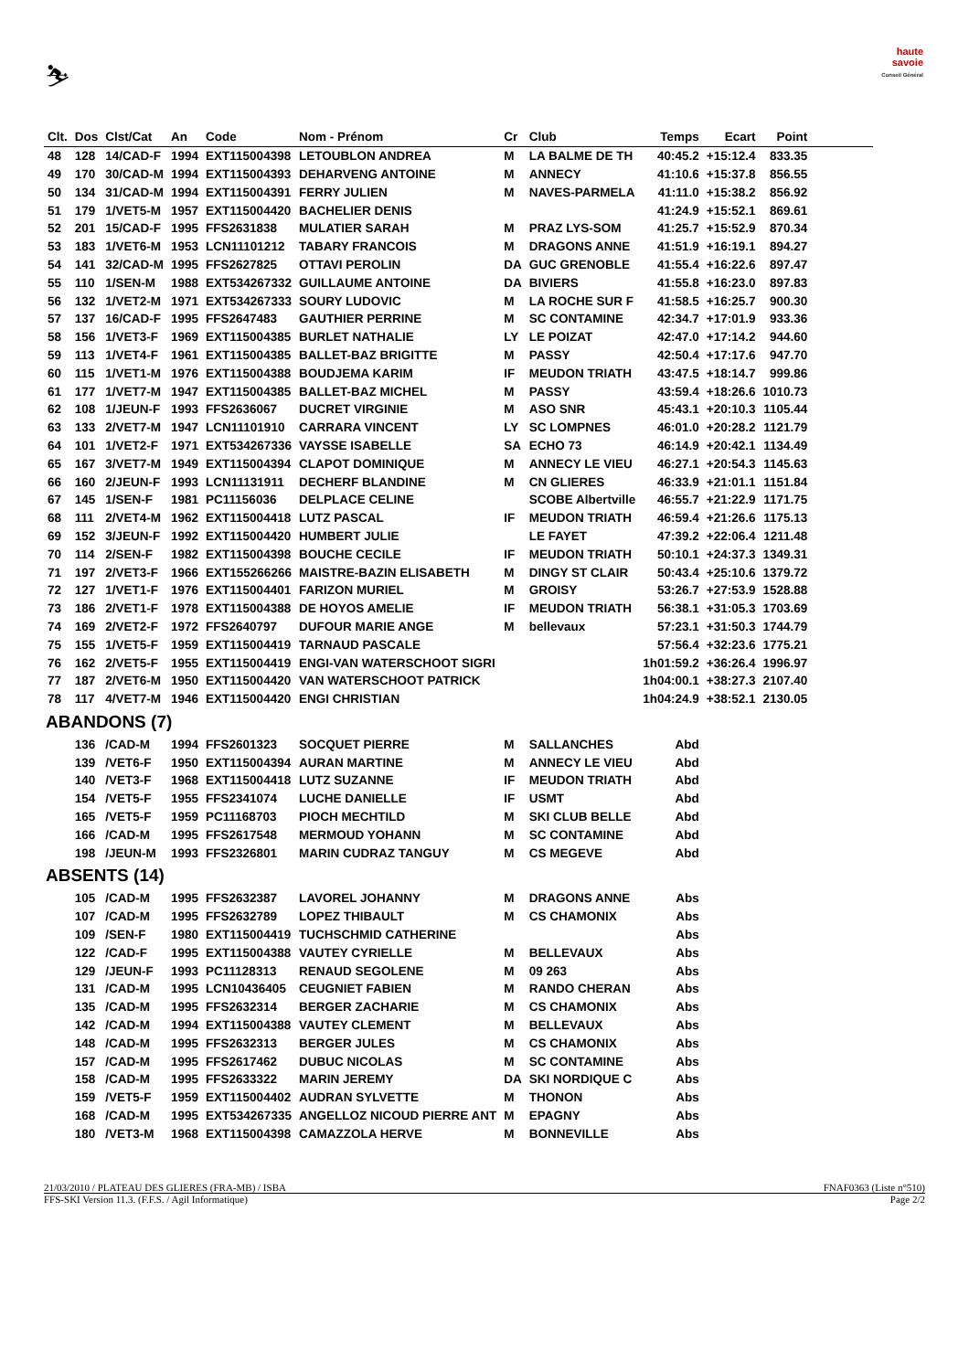⛷
haute savoie
Conseil Général
| Clt. | Dos | Clst/Cat | An | Code | Nom - Prénom | Cr | Club | Temps | Ecart | Point | |
| --- | --- | --- | --- | --- | --- | --- | --- | --- | --- | --- | --- |
| 48 | 128 | 14/CAD-F | 1994 | EXT115004398 | LETOUBLON ANDREA | M | LA BALME DE TH | 40:45.2 | +15:12.4 | 833.35 | |
| 49 | 170 | 30/CAD-M | 1994 | EXT115004393 | DEHARVENG ANTOINE | M | ANNECY | 41:10.6 | +15:37.8 | 856.55 | |
| 50 | 134 | 31/CAD-M | 1994 | EXT115004391 | FERRY JULIEN | M | NAVES-PARMELA | 41:11.0 | +15:38.2 | 856.92 | |
| 51 | 179 | 1/VET5-M | 1957 | EXT115004420 | BACHELIER DENIS | | | 41:24.9 | +15:52.1 | 869.61 | |
| 52 | 201 | 15/CAD-F | 1995 | FFS2631838 | MULATIER SARAH | M | PRAZ LYS-SOM | 41:25.7 | +15:52.9 | 870.34 | |
| 53 | 183 | 1/VET6-M | 1953 | LCN11101212 | TABARY FRANCOIS | M | DRAGONS ANNE | 41:51.9 | +16:19.1 | 894.27 | |
| 54 | 141 | 32/CAD-M | 1995 | FFS2627825 | OTTAVI PEROLIN | DA | GUC GRENOBLE | 41:55.4 | +16:22.6 | 897.47 | |
| 55 | 110 | 1/SEN-M | 1988 | EXT534267332 | GUILLAUME ANTOINE | DA | BIVIERS | 41:55.8 | +16:23.0 | 897.83 | |
| 56 | 132 | 1/VET2-M | 1971 | EXT534267333 | SOURY LUDOVIC | M | LA ROCHE SUR F | 41:58.5 | +16:25.7 | 900.30 | |
| 57 | 137 | 16/CAD-F | 1995 | FFS2647483 | GAUTHIER PERRINE | M | SC CONTAMINE | 42:34.7 | +17:01.9 | 933.36 | |
| 58 | 156 | 1/VET3-F | 1969 | EXT115004385 | BURLET NATHALIE | LY | LE POIZAT | 42:47.0 | +17:14.2 | 944.60 | |
| 59 | 113 | 1/VET4-F | 1961 | EXT115004385 | BALLET-BAZ BRIGITTE | M | PASSY | 42:50.4 | +17:17.6 | 947.70 | |
| 60 | 115 | 1/VET1-M | 1976 | EXT115004388 | BOUDJEMA KARIM | IF | MEUDON TRIATH | 43:47.5 | +18:14.7 | 999.86 | |
| 61 | 177 | 1/VET7-M | 1947 | EXT115004385 | BALLET-BAZ MICHEL | M | PASSY | 43:59.4 | +18:26.6 | 1010.73 | |
| 62 | 108 | 1/JEUN-F | 1993 | FFS2636067 | DUCRET VIRGINIE | M | ASO SNR | 45:43.1 | +20:10.3 | 1105.44 | |
| 63 | 133 | 2/VET7-M | 1947 | LCN11101910 | CARRARA VINCENT | LY | SC LOMPNES | 46:01.0 | +20:28.2 | 1121.79 | |
| 64 | 101 | 1/VET2-F | 1971 | EXT534267336 | VAYSSE ISABELLE | SA | ECHO 73 | 46:14.9 | +20:42.1 | 1134.49 | |
| 65 | 167 | 3/VET7-M | 1949 | EXT115004394 | CLAPOT DOMINIQUE | M | ANNECY LE VIEU | 46:27.1 | +20:54.3 | 1145.63 | |
| 66 | 160 | 2/JEUN-F | 1993 | LCN11131911 | DECHERF BLANDINE | M | CN GLIERES | 46:33.9 | +21:01.1 | 1151.84 | |
| 67 | 145 | 1/SEN-F | 1981 | PC11156036 | DELPLACE CELINE | | SCOBE Albertville | 46:55.7 | +21:22.9 | 1171.75 | |
| 68 | 111 | 2/VET4-M | 1962 | EXT115004418 | LUTZ PASCAL | IF | MEUDON TRIATH | 46:59.4 | +21:26.6 | 1175.13 | |
| 69 | 152 | 3/JEUN-F | 1992 | EXT115004420 | HUMBERT JULIE | | LE FAYET | 47:39.2 | +22:06.4 | 1211.48 | |
| 70 | 114 | 2/SEN-F | 1982 | EXT115004398 | BOUCHE CECILE | IF | MEUDON TRIATH | 50:10.1 | +24:37.3 | 1349.31 | |
| 71 | 197 | 2/VET3-F | 1966 | EXT155266266 | MAISTRE-BAZIN ELISABETH | M | DINGY ST CLAIR | 50:43.4 | +25:10.6 | 1379.72 | |
| 72 | 127 | 1/VET1-F | 1976 | EXT115004401 | FARIZON MURIEL | M | GROISY | 53:26.7 | +27:53.9 | 1528.88 | |
| 73 | 186 | 2/VET1-F | 1978 | EXT115004388 | DE HOYOS AMELIE | IF | MEUDON TRIATH | 56:38.1 | +31:05.3 | 1703.69 | |
| 74 | 169 | 2/VET2-F | 1972 | FFS2640797 | DUFOUR MARIE ANGE | M | bellevaux | 57:23.1 | +31:50.3 | 1744.79 | |
| 75 | 155 | 1/VET5-F | 1959 | EXT115004419 | TARNAUD PASCALE | | | 57:56.4 | +32:23.6 | 1775.21 | |
| 76 | 162 | 2/VET5-F | 1955 | EXT115004419 | ENGI-VAN WATERSCHOOT SIGRI | | | 1h01:59.2 | +36:26.4 | 1996.97 | |
| 77 | 187 | 2/VET6-M | 1950 | EXT115004420 | VAN WATERSCHOOT PATRICK | | | 1h04:00.1 | +38:27.3 | 2107.40 | |
| 78 | 117 | 4/VET7-M | 1946 | EXT115004420 | ENGI CHRISTIAN | | | 1h04:24.9 | +38:52.1 | 2130.05 | |
| ABANDONS (7) | | | | | | | | | | | |
| | 136 | /CAD-M | 1994 | FFS2601323 | SOCQUET PIERRE | M | SALLANCHES | Abd | | | |
| | 139 | /VET6-F | 1950 | EXT115004394 | AURAN MARTINE | M | ANNECY LE VIEU | Abd | | | |
| | 140 | /VET3-F | 1968 | EXT115004418 | LUTZ SUZANNE | IF | MEUDON TRIATH | Abd | | | |
| | 154 | /VET5-F | 1955 | FFS2341074 | LUCHE DANIELLE | IF | USMT | Abd | | | |
| | 165 | /VET5-F | 1959 | PC11168703 | PIOCH MECHTILD | M | SKI CLUB BELLE | Abd | | | |
| | 166 | /CAD-M | 1995 | FFS2617548 | MERMOUD YOHANN | M | SC CONTAMINE | Abd | | | |
| | 198 | /JEUN-M | 1993 | FFS2326801 | MARIN CUDRAZ TANGUY | M | CS MEGEVE | Abd | | | |
| ABSENTS (14) | | | | | | | | | | | |
| | 105 | /CAD-M | 1995 | FFS2632387 | LAVOREL JOHANNY | M | DRAGONS ANNE | Abs | | | |
| | 107 | /CAD-M | 1995 | FFS2632789 | LOPEZ THIBAULT | M | CS CHAMONIX | Abs | | | |
| | 109 | /SEN-F | 1980 | EXT115004419 | TUCHSCHMID CATHERINE | | | Abs | | | |
| | 122 | /CAD-F | 1995 | EXT115004388 | VAUTEY CYRIELLE | M | BELLEVAUX | Abs | | | |
| | 129 | /JEUN-F | 1993 | PC11128313 | RENAUD SEGOLENE | M | 09 263 | Abs | | | |
| | 131 | /CAD-M | 1995 | LCN10436405 | CEUGNIET FABIEN | M | RANDO CHERAN | Abs | | | |
| | 135 | /CAD-M | 1995 | FFS2632314 | BERGER ZACHARIE | M | CS CHAMONIX | Abs | | | |
| | 142 | /CAD-M | 1994 | EXT115004388 | VAUTEY CLEMENT | M | BELLEVAUX | Abs | | | |
| | 148 | /CAD-M | 1995 | FFS2632313 | BERGER JULES | M | CS CHAMONIX | Abs | | | |
| | 157 | /CAD-M | 1995 | FFS2617462 | DUBUC NICOLAS | M | SC CONTAMINE | Abs | | | |
| | 158 | /CAD-M | 1995 | FFS2633322 | MARIN JEREMY | DA | SKI NORDIQUE C | Abs | | | |
| | 159 | /VET5-F | 1959 | EXT115004402 | AUDRAN SYLVETTE | M | THONON | Abs | | | |
| | 168 | /CAD-M | 1995 | EXT534267335 | ANGELLOZ NICOUD PIERRE ANT | M | EPAGNY | Abs | | | |
| | 180 | /VET3-M | 1968 | EXT115004398 | CAMAZZOLA HERVE | M | BONNEVILLE | Abs | | | |
21/03/2010 / PLATEAU DES GLIERES (FRA-MB) / ISBA FNAF0363 (Liste n°510)
FFS-SKI Version 11.3. (F.F.S. / Agil Informatique) Page 2/2